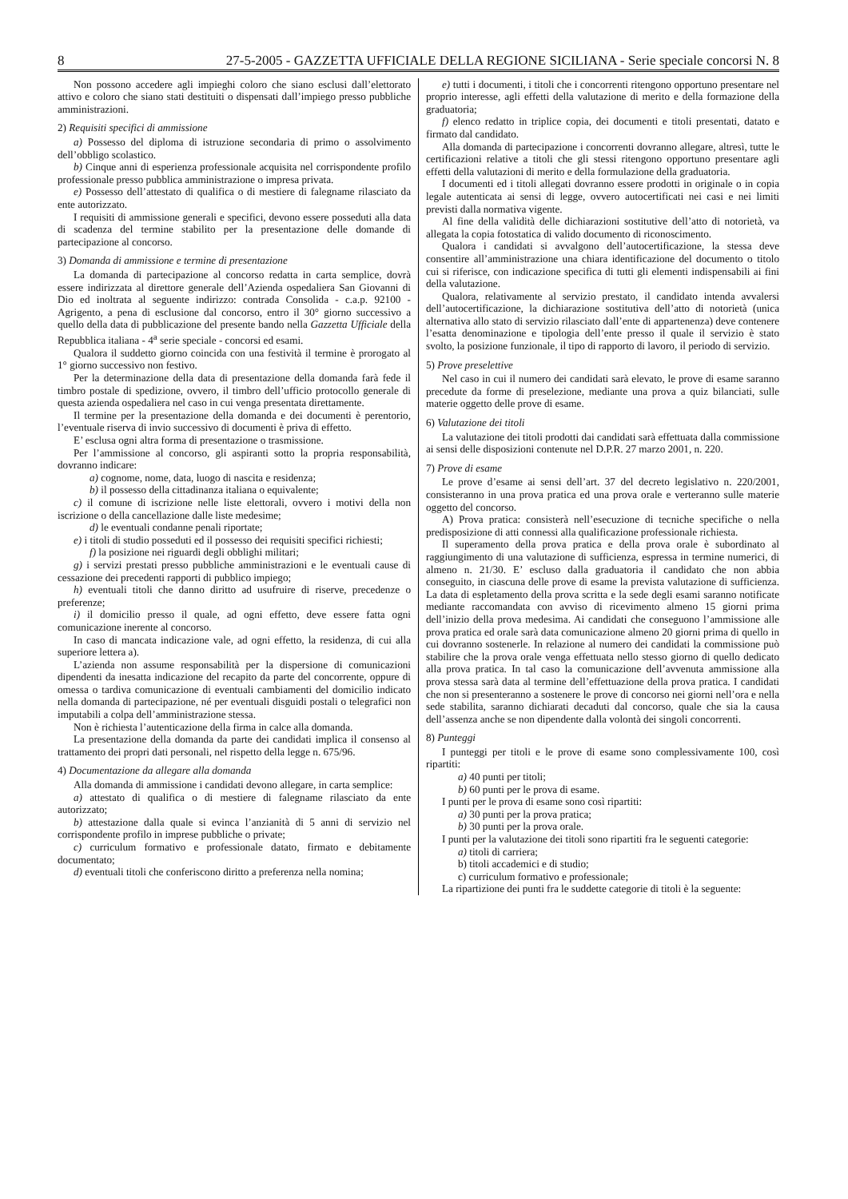8 27-5-2005 - GAZZETTA UFFICIALE DELLA REGIONE SICILIANA - Serie speciale concorsi N. 8
Non possono accedere agli impieghi coloro che siano esclusi dall’elettorato attivo e coloro che siano stati destituiti o dispensati dall’impiego presso pubbliche amministrazioni.
2) Requisiti specifici di ammissione
a) Possesso del diploma di istruzione secondaria di primo o assolvimento dell’obbligo scolastico.
b) Cinque anni di esperienza professionale acquisita nel corrispondente profilo professionale presso pubblica amministrazione o impresa privata.
e) Possesso dell’attestato di qualifica o di mestiere di falegname rilasciato da ente autorizzato.
I requisiti di ammissione generali e specifici, devono essere posseduti alla data di scadenza del termine stabilito per la presentazione delle domande di partecipazione al concorso.
3) Domanda di ammissione e termine di presentazione
La domanda di partecipazione al concorso redatta in carta semplice, dovrà essere indirizzata al direttore generale dell’Azienda ospedaliera San Giovanni di Dio ed inoltrata al seguente indirizzo: contrada Consolida - c.a.p. 92100 - Agrigento, a pena di esclusione dal concorso, entro il 30° giorno successivo a quello della data di pubblicazione del presente bando nella Gazzetta Ufficiale della Repubblica italiana - 4<sup>a</sup> serie speciale - concorsi ed esami.
Qualora il suddetto giorno coincida con una festività il termine è prorogato al 1° giorno successivo non festivo.
Per la determinazione della data di presentazione della domanda farà fede il timbro postale di spedizione, ovvero, il timbro dell’ufficio protocollo generale di questa azienda ospedaliera nel caso in cui venga presentata direttamente.
Il termine per la presentazione della domanda e dei documenti è perentorio, l’eventuale riserva di invio successivo di documenti è priva di effetto.
E’ esclusa ogni altra forma di presentazione o trasmissione.
Per l’ammissione al concorso, gli aspiranti sotto la propria responsabilità, dovranno indicare:
a) cognome, nome, data, luogo di nascita e residenza;
b) il possesso della cittadinanza italiana o equivalente;
c) il comune di iscrizione nelle liste elettorali, ovvero i motivi della non iscrizione o della cancellazione dalle liste medesime;
d) le eventuali condanne penali riportate;
e) i titoli di studio posseduti ed il possesso dei requisiti specifici richiesti;
f) la posizione nei riguardi degli obblighi militari;
g) i servizi prestati presso pubbliche amministrazioni e le eventuali cause di cessazione dei precedenti rapporti di pubblico impiego;
h) eventuali titoli che danno diritto ad usufruire di riserve, precedenze o preferenze;
i) il domicilio presso il quale, ad ogni effetto, deve essere fatta ogni comunicazione inerente al concorso.
In caso di mancata indicazione vale, ad ogni effetto, la residenza, di cui alla superiore lettera a).
L’azienda non assume responsabilità per la dispersione di comunicazioni dipendenti da inesatta indicazione del recapito da parte del concorrente, oppure di omessa o tardiva comunicazione di eventuali cambiamenti del domicilio indicato nella domanda di partecipazione, né per eventuali disguidi postali o telegrafici non imputabili a colpa dell’amministrazione stessa.
Non è richiesta l’autenticazione della firma in calce alla domanda.
La presentazione della domanda da parte dei candidati implica il consenso al trattamento dei propri dati personali, nel rispetto della legge n. 675/96.
4) Documentazione da allegare alla domanda
Alla domanda di ammissione i candidati devono allegare, in carta semplice:
a) attestato di qualifica o di mestiere di falegname rilasciato da ente autorizzato;
b) attestazione dalla quale si evinca l’anzianità di 5 anni di servizio nel corrispondente profilo in imprese pubbliche o private;
c) curriculum formativo e professionale datato, firmato e debitamente documentato;
d) eventuali titoli che conferiscono diritto a preferenza nella nomina;
e) tutti i documenti, i titoli che i concorrenti ritengono opportuno presentare nel proprio interesse, agli effetti della valutazione di merito e della formazione della graduatoria;
f) elenco redatto in triplice copia, dei documenti e titoli presentati, datato e firmato dal candidato.
Alla domanda di partecipazione i concorrenti dovranno allegare, altresì, tutte le certificazioni relative a titoli che gli stessi ritengono opportuno presentare agli effetti della valutazioni di merito e della formulazione della graduatoria.
I documenti ed i titoli allegati dovranno essere prodotti in originale o in copia legale autenticata ai sensi di legge, ovvero autocertificati nei casi e nei limiti previsti dalla normativa vigente.
Al fine della validità delle dichiarazioni sostitutive dell’atto di notorietà, va allegata la copia fotostatica di valido documento di riconoscimento.
Qualora i candidati si avvalgono dell’autocertificazione, la stessa deve consentire all’amministrazione una chiara identificazione del documento o titolo cui si riferisce, con indicazione specifica di tutti gli elementi indispensabili ai fini della valutazione.
Qualora, relativamente al servizio prestato, il candidato intenda avvalersi dell’autocertificazione, la dichiarazione sostitutiva dell’atto di notorietà (unica alternativa allo stato di servizio rilasciato dall’ente di appartenenza) deve contenere l’esatta denominazione e tipologia dell’ente presso il quale il servizio è stato svolto, la posizione funzionale, il tipo di rapporto di lavoro, il periodo di servizio.
5) Prove preselettive
Nel caso in cui il numero dei candidati sarà elevato, le prove di esame saranno precedute da forme di preselezione, mediante una prova a quiz bilanciati, sulle materie oggetto delle prove di esame.
6) Valutazione dei titoli
La valutazione dei titoli prodotti dai candidati sarà effettuata dalla commissione ai sensi delle disposizioni contenute nel D.P.R. 27 marzo 2001, n. 220.
7) Prove di esame
Le prove d’esame ai sensi dell’art. 37 del decreto legislativo n. 220/2001, consisteranno in una prova pratica ed una prova orale e verteranno sulle materie oggetto del concorso.
A) Prova pratica: consisterà nell’esecuzione di tecniche specifiche o nella predisposizione di atti connessi alla qualificazione professionale richiesta.
Il superamento della prova pratica e della prova orale è subordinato al raggiungimento di una valutazione di sufficienza, espressa in termine numerici, di almeno n. 21/30. E’ escluso dalla graduatoria il candidato che non abbia conseguito, in ciascuna delle prove di esame la prevista valutazione di sufficienza. La data di espletamento della prova scritta e la sede degli esami saranno notificate mediante raccomandata con avviso di ricevimento almeno 15 giorni prima dell’inizio della prova medesima. Ai candidati che conseguono l’ammissione alle prova pratica ed orale sarà data comunicazione almeno 20 giorni prima di quello in cui dovranno sostenerle. In relazione al numero dei candidati la commissione può stabilire che la prova orale venga effettuata nello stesso giorno di quello dedicato alla prova pratica. In tal caso la comunicazione dell’avvenuta ammissione alla prova stessa sarà data al termine dell’effettuazione della prova pratica. I candidati che non si presenteranno a sostenere le prove di concorso nei giorni nell’ora e nella sede stabilita, saranno dichiarati decaduti dal concorso, quale che sia la causa dell’assenza anche se non dipendente dalla volontà dei singoli concorrenti.
8) Punteggi
I punteggi per titoli e le prove di esame sono complessivamente 100, così ripartiti:
a) 40 punti per titoli;
b) 60 punti per le prova di esame.
I punti per le prova di esame sono così ripartiti:
a) 30 punti per la prova pratica;
b) 30 punti per la prova orale.
I punti per la valutazione dei titoli sono ripartiti fra le seguenti categorie:
a) titoli di carriera;
b) titoli accademici e di studio;
c) curriculum formativo e professionale;
La ripartizione dei punti fra le suddette categorie di titoli è la seguente: